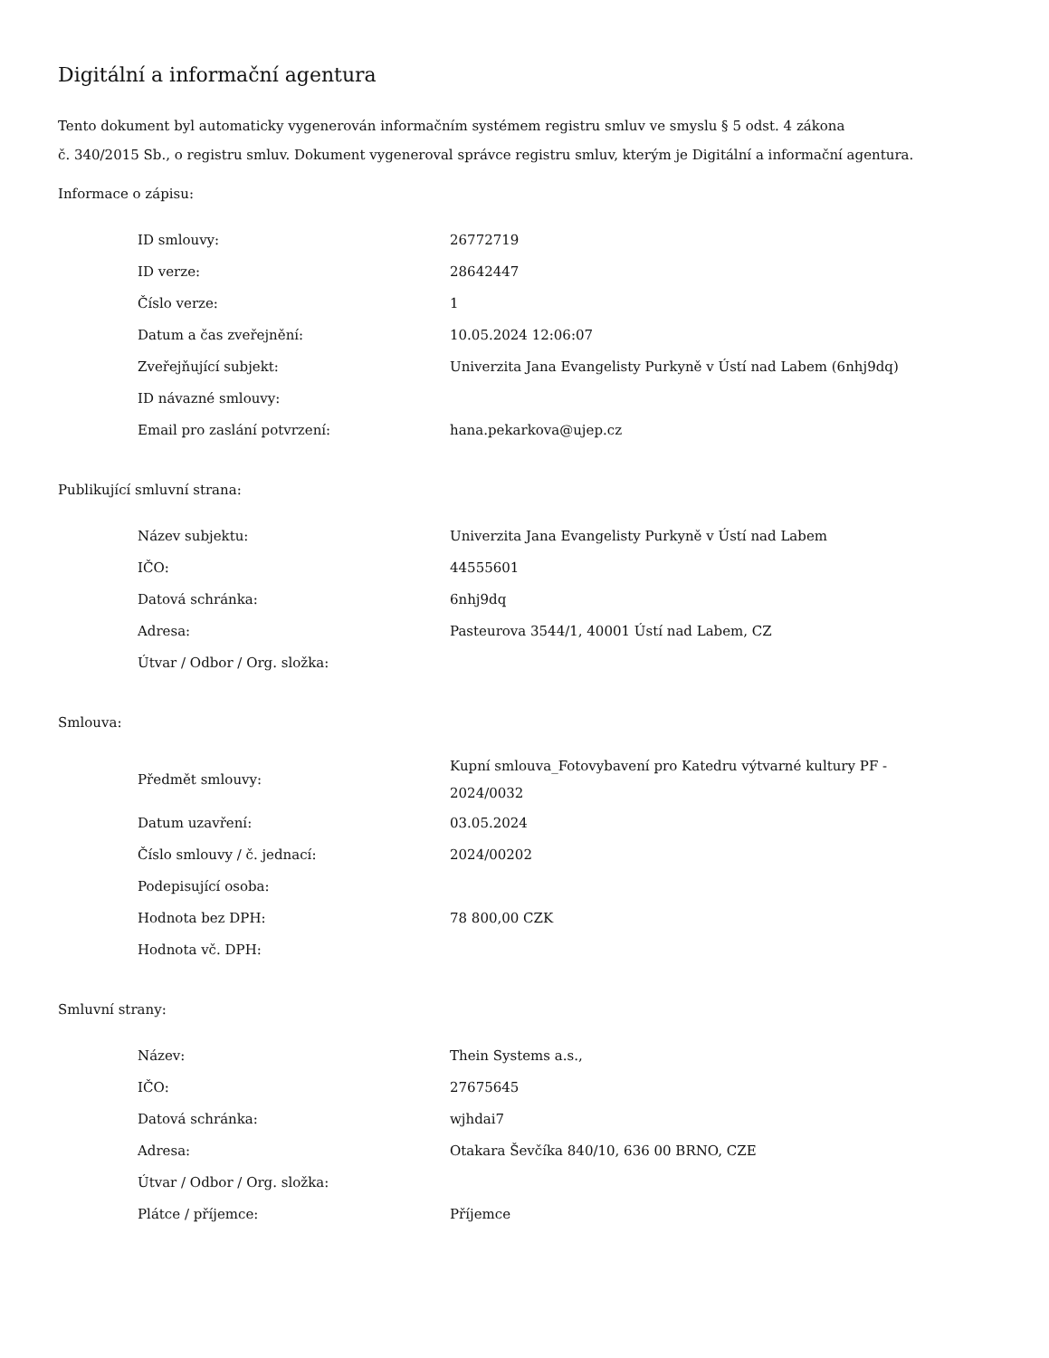Digitální a informační agentura
Tento dokument byl automaticky vygenerován informačním systémem registru smluv ve smyslu § 5 odst. 4 zákona
č. 340/2015 Sb., o registru smluv. Dokument vygeneroval správce registru smluv, kterým je Digitální a informační agentura.
Informace o zápisu:
| ID smlouvy: | 26772719 |
| ID verze: | 28642447 |
| Číslo verze: | 1 |
| Datum a čas zveřejnění: | 10.05.2024 12:06:07 |
| Zveřejňující subjekt: | Univerzita Jana Evangelisty Purkyně v Ústí nad Labem (6nhj9dq) |
| ID návazné smlouvy: | |
| Email pro zaslání potvrzení: | hana.pekarkova@ujep.cz |
Publikující smluvní strana:
| Název subjektu: | Univerzita Jana Evangelisty Purkyně v Ústí nad Labem |
| IČO: | 44555601 |
| Datová schránka: | 6nhj9dq |
| Adresa: | Pasteurova 3544/1, 40001 Ústí nad Labem, CZ |
| Útvar / Odbor / Org. složka: | |
Smlouva:
| Předmět smlouvy: | Kupní smlouva_Fotovybavení pro Katedru výtvarné kultury PF - 2024/0032 |
| Datum uzavření: | 03.05.2024 |
| Číslo smlouvy / č. jednací: | 2024/00202 |
| Podepisující osoba: | |
| Hodnota bez DPH: | 78 800,00 CZK |
| Hodnota vč. DPH: | |
Smluvní strany:
| Název: | Thein Systems a.s., |
| IČO: | 27675645 |
| Datová schránka: | wjhdai7 |
| Adresa: | Otakara Ševčíka 840/10, 636 00 BRNO, CZE |
| Útvar / Odbor / Org. složka: | |
| Plátce / příjemce: | Příjemce |